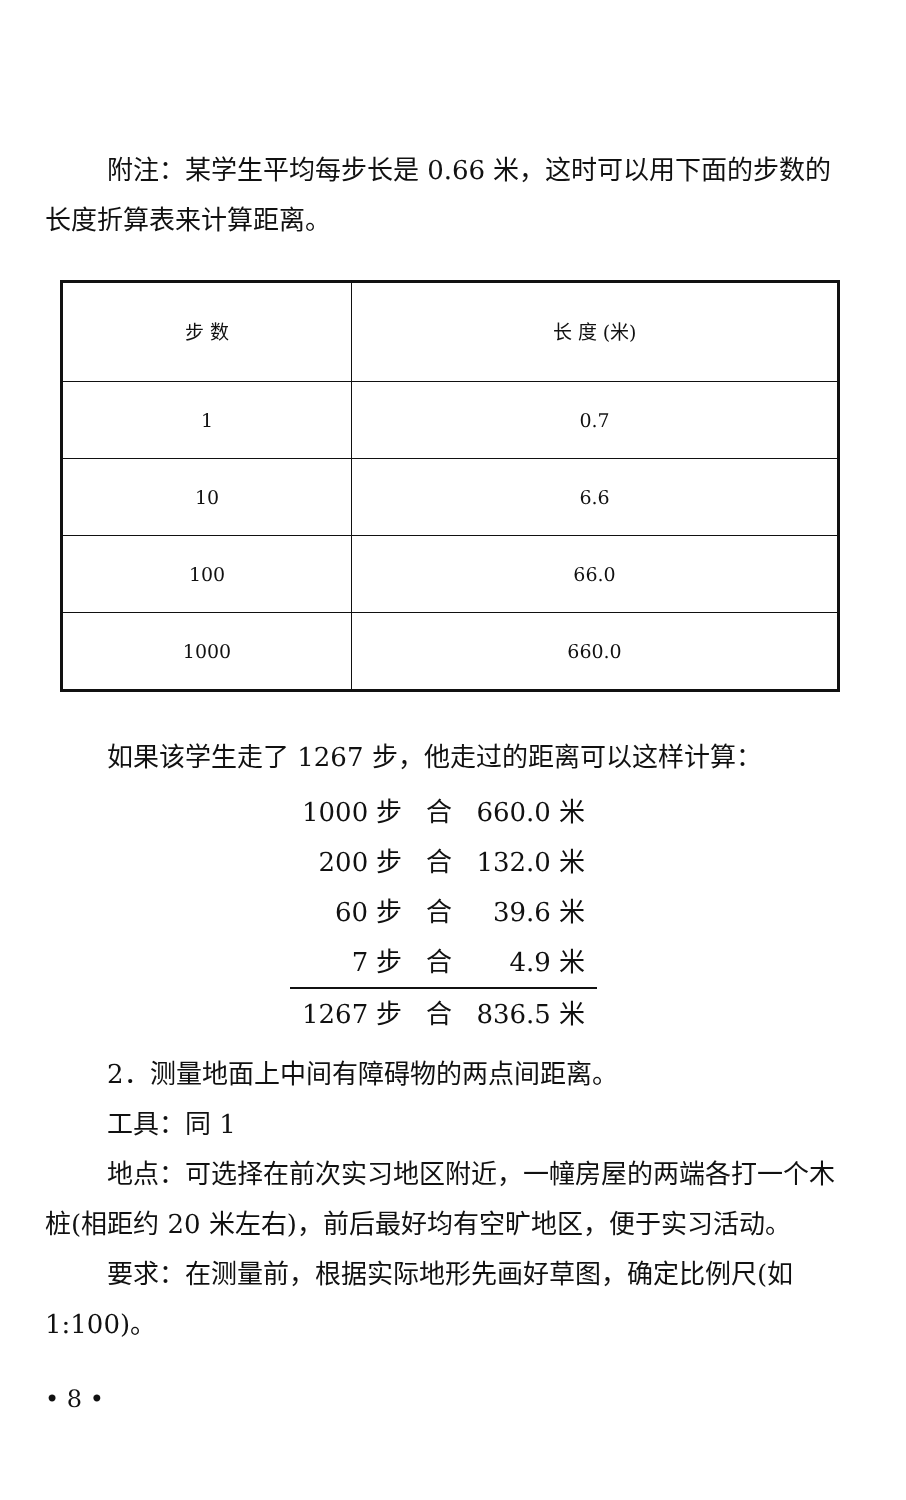附注：某学生平均每步长是 0.66 米，这时可以用下面的步数的长度折算表来计算距离。
| 步 数 | 长 度 (米) |
| --- | --- |
| 1 | 0.7 |
| 10 | 6.6 |
| 100 | 66.0 |
| 1000 | 660.0 |
如果该学生走了 1267 步，他走过的距离可以这样计算：
| 1000 步 | 合 | 660.0 米 |
| 200 步 | 合 | 132.0 米 |
| 60 步 | 合 | 39.6 米 |
| 7 步 | 合 | 4.9 米 |
| 1267 步 | 合 | 836.5 米 |
2．测量地面上中间有障碍物的两点间距离。
工具：同 1
地点：可选择在前次实习地区附近，一幢房屋的两端各打一个木桩(相距约 20 米左右)，前后最好均有空旷地区，便于实习活动。
要求：在测量前，根据实际地形先画好草图，确定比例尺(如 1:100)。
• 8 •